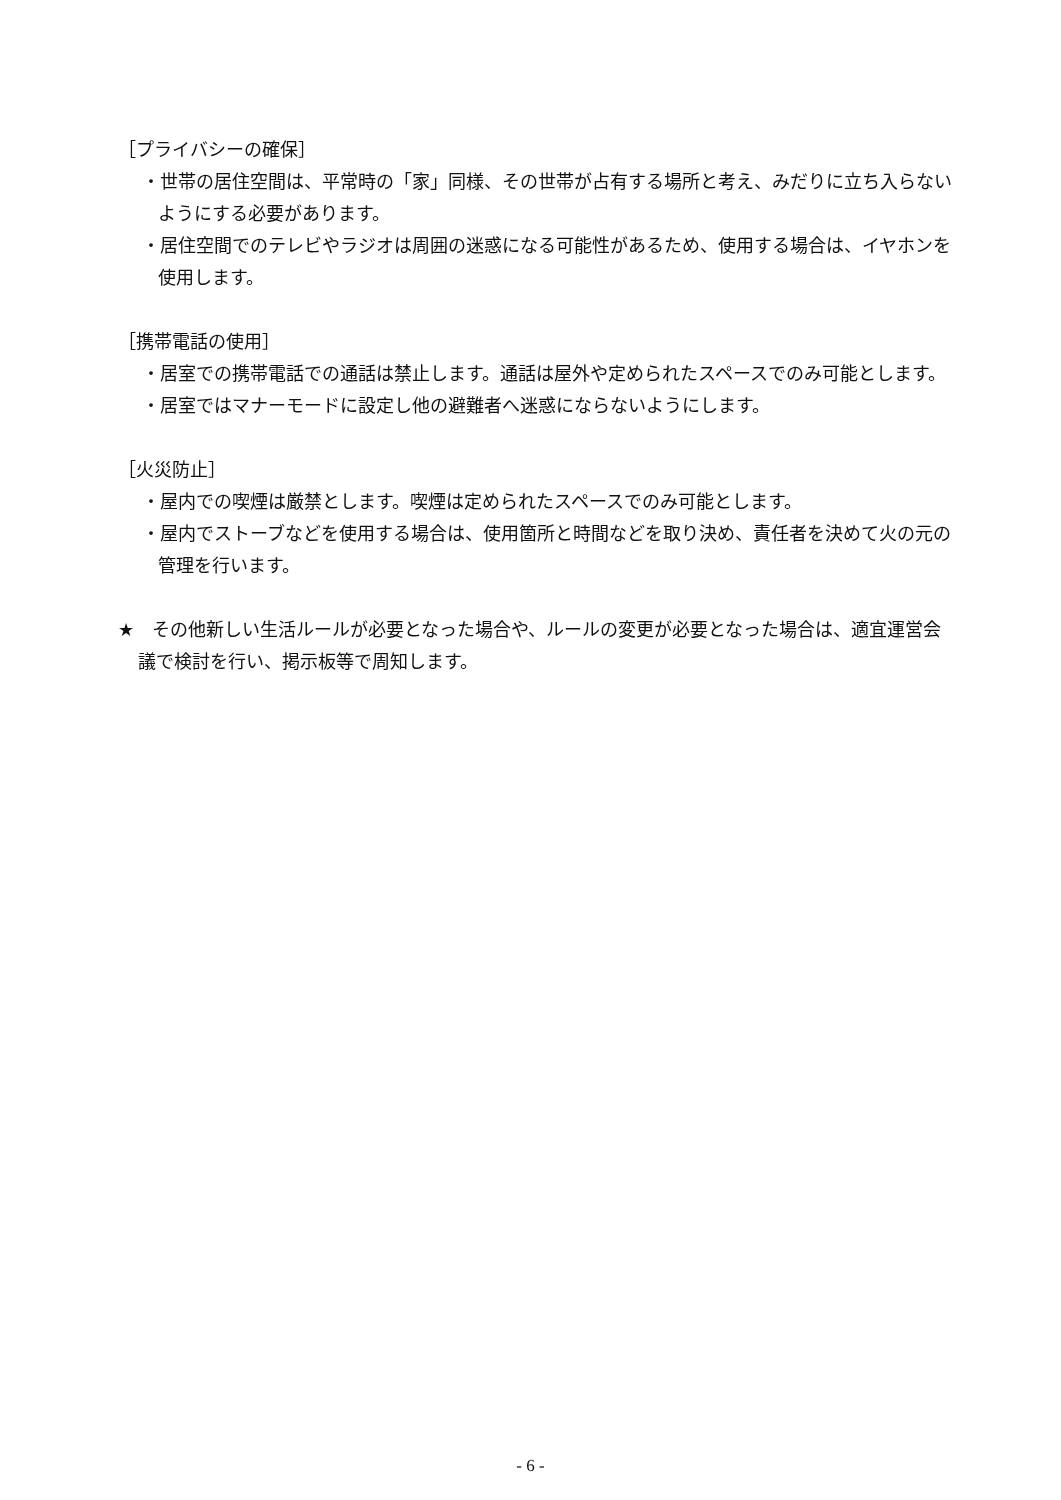［プライバシーの確保］
・世帯の居住空間は、平常時の「家」同様、その世帯が占有する場所と考え、みだりに立ち入らないようにする必要があります。
・居住空間でのテレビやラジオは周囲の迷惑になる可能性があるため、使用する場合は、イヤホンを使用します。
［携帯電話の使用］
・居室での携帯電話での通話は禁止します。通話は屋外や定められたスペースでのみ可能とします。
・居室ではマナーモードに設定し他の避難者へ迷惑にならないようにします。
［火災防止］
・屋内での喫煙は厳禁とします。喫煙は定められたスペースでのみ可能とします。
・屋内でストーブなどを使用する場合は、使用箇所と時間などを取り決め、責任者を決めて火の元の管理を行います。
★　その他新しい生活ルールが必要となった場合や、ルールの変更が必要となった場合は、適宜運営会議で検討を行い、掲示板等で周知します。
- 6 -